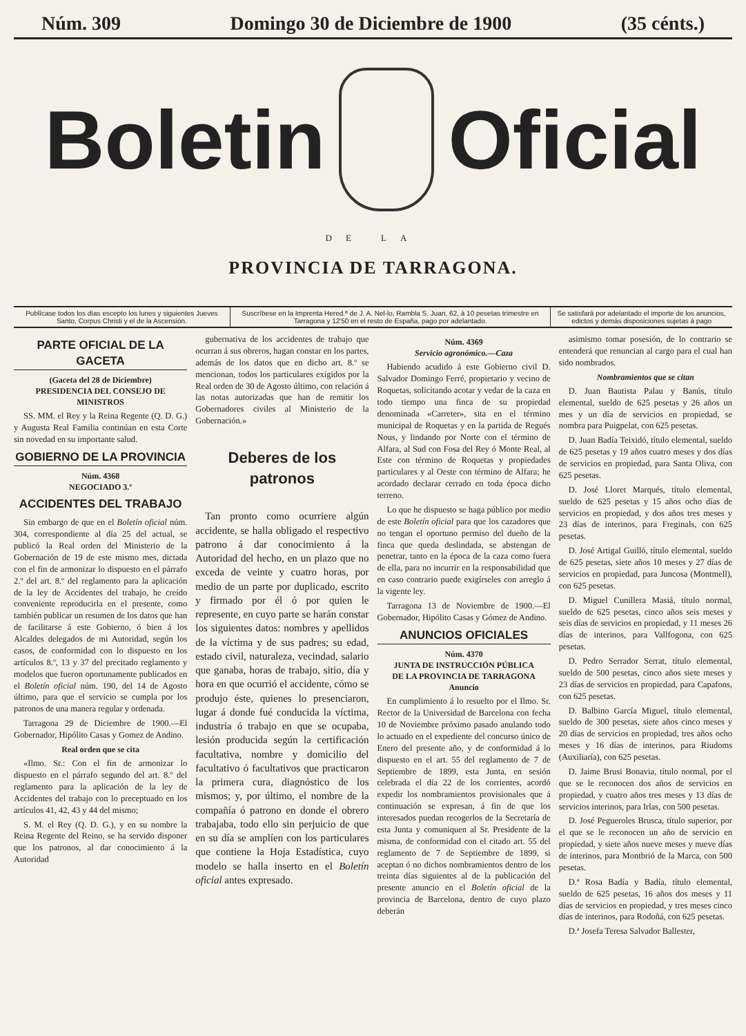Núm. 309 Domingo 30 de Diciembre de 1900 (35 cénts.)
Boletin Oficial
DE LA
PROVINCIA DE TARRAGONA.
Publícase todos los días escepto los lunes y siguientes Jueves Santo, Corpus Christi y el de la Ascensión.
Suscríbese en la Imprenta Hered.ª de J. A. Nel-lo, Rambla S. Juan, 62, á 10 pesetas trimestre en Tarragona y 12'50 en el resto de España, pago por adelantado.
Se satisfará por adelantado el importe de los anuncios, edictos y demás disposiciones sujetas á pago
PARTE OFICIAL DE LA GACETA
(Gaceta del 28 de Diciembre)
PRESIDENCIA DEL CONSEJO DE MINISTROS
SS. MM. el Rey y la Reina Regente (Q. D. G.) y Augusta Real Familia continúan en esta Corte sin novedad en su importante salud.
GOBIERNO DE LA PROVINCIA
Núm. 4368
NEGOCIADO 3.º
ACCIDENTES DEL TRABAJO
Sin embargo de que en el Boletín oficial núm. 304, correspondiente al día 25 del actual, se publicó la Real orden del Ministerio de la Gobernación de 19 de este mismo mes, dictada con el fin de armonizar lo dispuesto en el párrafo 2.º del art. 8.º del reglamento para la aplicación de la ley de Accidentes del trabajo, he creído conveniente reproducirla en el presente, como también publicar un resumen de los datos que han de facilitarse á este Gobierno, ó bien á los Alcaldes delegados de mi Autoridad, según los casos, de conformidad con lo dispuesto en los artículos 8.º, 13 y 37 del precitado reglamento y modelos que fueron oportunamente publicados en el Boletín oficial núm. 190, del 14 de Agosto último, para que el servicio se cumpla por los patronos de una manera regular y ordenada.
Tarragona 29 de Diciembre de 1900.—El Gobernador, Hipólito Casas y Gomez de Andino.
Real orden que se cita
«Ilmo. Sr.: Con el fin de armonizar lo dispuesto en el párrafo segundo del art. 8.º del reglamento para la aplicación de la ley de Accidentes del trabajo con lo preceptuado en los artículos 41, 42, 43 y 44 del mismo;
S. M. el Rey (Q. D. G.), y en su nombre la Reina Regente del Reino, se ha servido disponer que los patronos, al dar conocimiento á la Autoridad
gubernativa de los accidentes de trabajo que ocurran á sus obreros, hagan constar en los partes, además de los datos que en dicho art. 8.º se mencionan, todos los particulares exigidos por la Real orden de 30 de Agosto último, con relación á las notas autorizadas que han de remitir los Gobernadores civiles al Ministerio de la Gobernación.»
Deberes de los patronos
Tan pronto como ocurriere algún accidente, se halla obligado el respectivo patrono á dar conocimiento á la Autoridad del hecho, en un plazo que no exceda de veinte y cuatro horas, por medio de un parte por duplicado, escrito y firmado por él ó por quien le represente, en cuyo parte se harán constar los siguientes datos: nombres y apellidos de la víctima y de sus padres; su edad, estado civil, naturaleza, vecindad, salario que ganaba, horas de trabajo, sitio, día y hora en que ocurrió el accidente, cómo se produjo éste, quienes lo presenciaron, lugar á donde fué conducida la víctima, industria ó trabajo en que se ocupaba, lesión producida según la certificación facultativa, nombre y domicilio del facultativo ó facultativos que practicaron la primera cura, diagnóstico de los mismos; y, por último, el nombre de la compañía ó patrono en donde el obrero trabajaba, todo ello sin perjuicio de que en su día se amplíen con los particulares que contiene la Hoja Estadística, cuyo modelo se halla inserto en el Boletín oficial antes expresado.
Núm. 4369
Servicio agronómico.—Caza
Habiendo acudido á este Gobierno civil D. Salvador Domingo Ferré, propietario y vecino de Roquetas, solicitando acotar y vedar de la caza en todo tiempo una finca de su propiedad denominada «Carreter», sita en el término municipal de Roquetas y en la partida de Regués Nous, y lindando por Norte con el término de Alfara, al Sud con Fosa del Rey ó Monte Real, al Este con término de Roquetas y propiedades particulares y al Oeste con término de Alfara; he acordado declarar cerrado en toda época dicho terreno.
Lo que he dispuesto se haga público por medio de este Boletín oficial para que los cazadores que no tengan el oportuno permiso del dueño de la finca que queda deslindada, se abstengan de penetrar, tanto en la época de la caza como fuera de ella, para no incurrir en la responsabilidad que en caso contrario puede exigírseles con arreglo á la vigente ley.
Tarragona 13 de Noviembre de 1900.—El Gobernador, Hipólito Casas y Gómez de Andino.
ANUNCIOS OFICIALES
Núm. 4370
JUNTA DE INSTRUCCIÓN PÚBLICA
DE LA PROVINCIA DE TARRAGONA
Anuncio
En cumplimiento á lo resuelto por el Ilmo. Sr. Rector de la Universidad de Barcelona con fecha 10 de Noviembre próximo pasado anulando todo lo actuado en el expediente del concurso único de Enero del presente año, y de conformidad á lo dispuesto en el art. 55 del reglamento de 7 de Septiembre de 1899, esta Junta, en sesión celebrada el día 22 de los corrientes, acordó expedir los nombramientos provisionales que á continuación se expresan, á fin de que los interesados puedan recogerlos de la Secretaría de esta Junta y comuniquen al Sr. Presidente de la misma, de conformidad con el citado art. 55 del reglamento de 7 de Septiembre de 1899, si aceptan ó no dichos nombramientos dentro de los treinta días siguientes al de la publicación del presente anuncio en el Boletín oficial de la provincia de Barcelona, dentro de cuyo plazo deberán
asimismo tomar posesión, de lo contrario se entenderá que renuncian al cargo para el cual han sido nombrados.
Nombramientos que se citan
D. Juan Bautista Palau y Banús, título elemental, sueldo de 625 pesetas y 26 años un mes y un día de servicios en propiedad, se nombra para Puigpelat, con 625 pesetas.
D. Juan Badía Teixidó, título elemental, sueldo de 625 pesetas y 19 años cuatro meses y dos días de servicios en propiedad, para Santa Oliva, con 625 pesetas.
D. José Lloret Marqués, título elemental, sueldo de 625 pesetas y 15 años ocho días de servicios en propiedad, y dos años tres meses y 23 días de interinos, para Freginals, con 625 pesetas.
D. José Artigal Guilló, título elemental, sueldo de 625 pesetas, siete años 10 meses y 27 días de servicios en propiedad, para Juncosa (Montmell), con 625 pesetas.
D. Miguel Cunillera Masiá, título normal, sueldo de 625 pesetas, cinco años seis meses y seis días de servicios en propiedad, y 11 meses 26 días de interinos, para Vallfogona, con 625 pesetas.
D. Pedro Serrador Serrat, título elemental, sueldo de 500 pesetas, cinco años siete meses y 23 días de servicios en propiedad, para Capafons, con 625 pesetas.
D. Balbino García Miguel, título elemental, sueldo de 300 pesetas, siete años cinco meses y 20 días de servicios en propiedad, tres años ocho meses y 16 días de interinos, para Riudoms (Auxiliaría), con 625 pesetas.
D. Jaime Brusi Bonavia, título normal, por el que se le reconocen dos años de servicios en propiedad, y cuatro años tres meses y 13 días de servicios interinos, para Irlas, con 500 pesetas.
D. José Pegueroles Brusca, título superior, por el que se le reconocen un año de servicio en propiedad, y siete años nueve meses y nueve días de interinos, para Montbrió de la Marca, con 500 pesetas.
D.ª Rosa Badía y Badía, título elemental, sueldo de 625 pesetas, 16 años dos meses y 11 días de servicios en propiedad, y tres meses cinco días de interinos, para Rodoñá, con 625 pesetas.
D.ª Josefa Teresa Salvador Ballester,